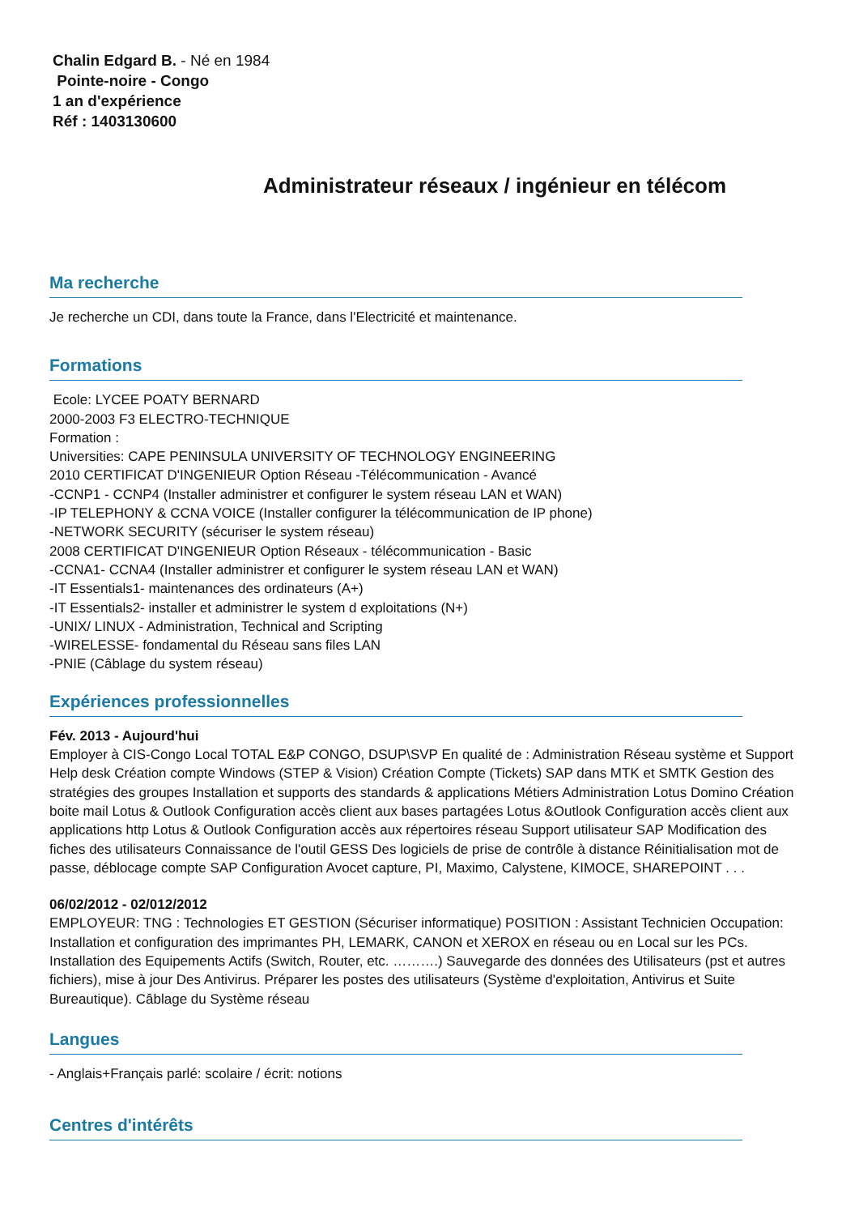Chalin Edgard B. - Né en 1984
Pointe-noire - Congo
1 an d'expérience
Réf : 1403130600
Administrateur réseaux / ingénieur en télécom
Ma recherche
Je recherche un CDI, dans toute la France, dans l'Electricité et maintenance.
Formations
Ecole: LYCEE POATY BERNARD
2000-2003 F3 ELECTRO-TECHNIQUE
Formation :
Universities: CAPE PENINSULA UNIVERSITY OF TECHNOLOGY ENGINEERING
2010 CERTIFICAT D'INGENIEUR Option Réseau -Télécommunication - Avancé
-CCNP1 - CCNP4 (Installer administrer et configurer le system réseau LAN et WAN)
-IP TELEPHONY & CCNA VOICE (Installer configurer la télécommunication de IP phone)
-NETWORK SECURITY (sécuriser le system réseau)
2008 CERTIFICAT D'INGENIEUR Option Réseaux - télécommunication - Basic
-CCNA1- CCNA4 (Installer administrer et configurer le system réseau LAN et WAN)
-IT Essentials1- maintenances des ordinateurs (A+)
-IT Essentials2- installer et administrer le system d exploitations (N+)
-UNIX/ LINUX - Administration, Technical and Scripting
-WIRELESSE- fondamental du Réseau sans files LAN
-PNIE (Câblage du system réseau)
Expériences professionnelles
Fév. 2013 - Aujourd'hui
Employer à CIS-Congo Local TOTAL E&P CONGO, DSUP\SVP En qualité de : Administration Réseau système et Support Help desk Création compte Windows (STEP & Vision) Création Compte (Tickets) SAP dans MTK et SMTK Gestion des stratégies des groupes Installation et supports des standards & applications Métiers Administration Lotus Domino Création boite mail Lotus & Outlook Configuration accès client aux bases partagées Lotus &Outlook Configuration accès client aux applications http Lotus & Outlook Configuration accès aux répertoires réseau Support utilisateur SAP Modification des fiches des utilisateurs Connaissance de l'outil GESS Des logiciels de prise de contrôle à distance Réinitialisation mot de passe, déblocage compte SAP Configuration Avocet capture, PI, Maximo, Calystene, KIMOCE, SHAREPOINT . . .
06/02/2012 - 02/012/2012
EMPLOYEUR: TNG : Technologies ET GESTION (Sécuriser informatique) POSITION : Assistant Technicien Occupation: Installation et configuration des imprimantes PH, LEMARK, CANON et XEROX en réseau ou en Local sur les PCs. Installation des Equipements Actifs (Switch, Router, etc. ……….) Sauvegarde des données des Utilisateurs (pst et autres fichiers), mise à jour Des Antivirus. Préparer les postes des utilisateurs (Système d'exploitation, Antivirus et Suite Bureautique). Câblage du Système réseau
Langues
- Anglais+Français parlé: scolaire / écrit: notions
Centres d'intérêts